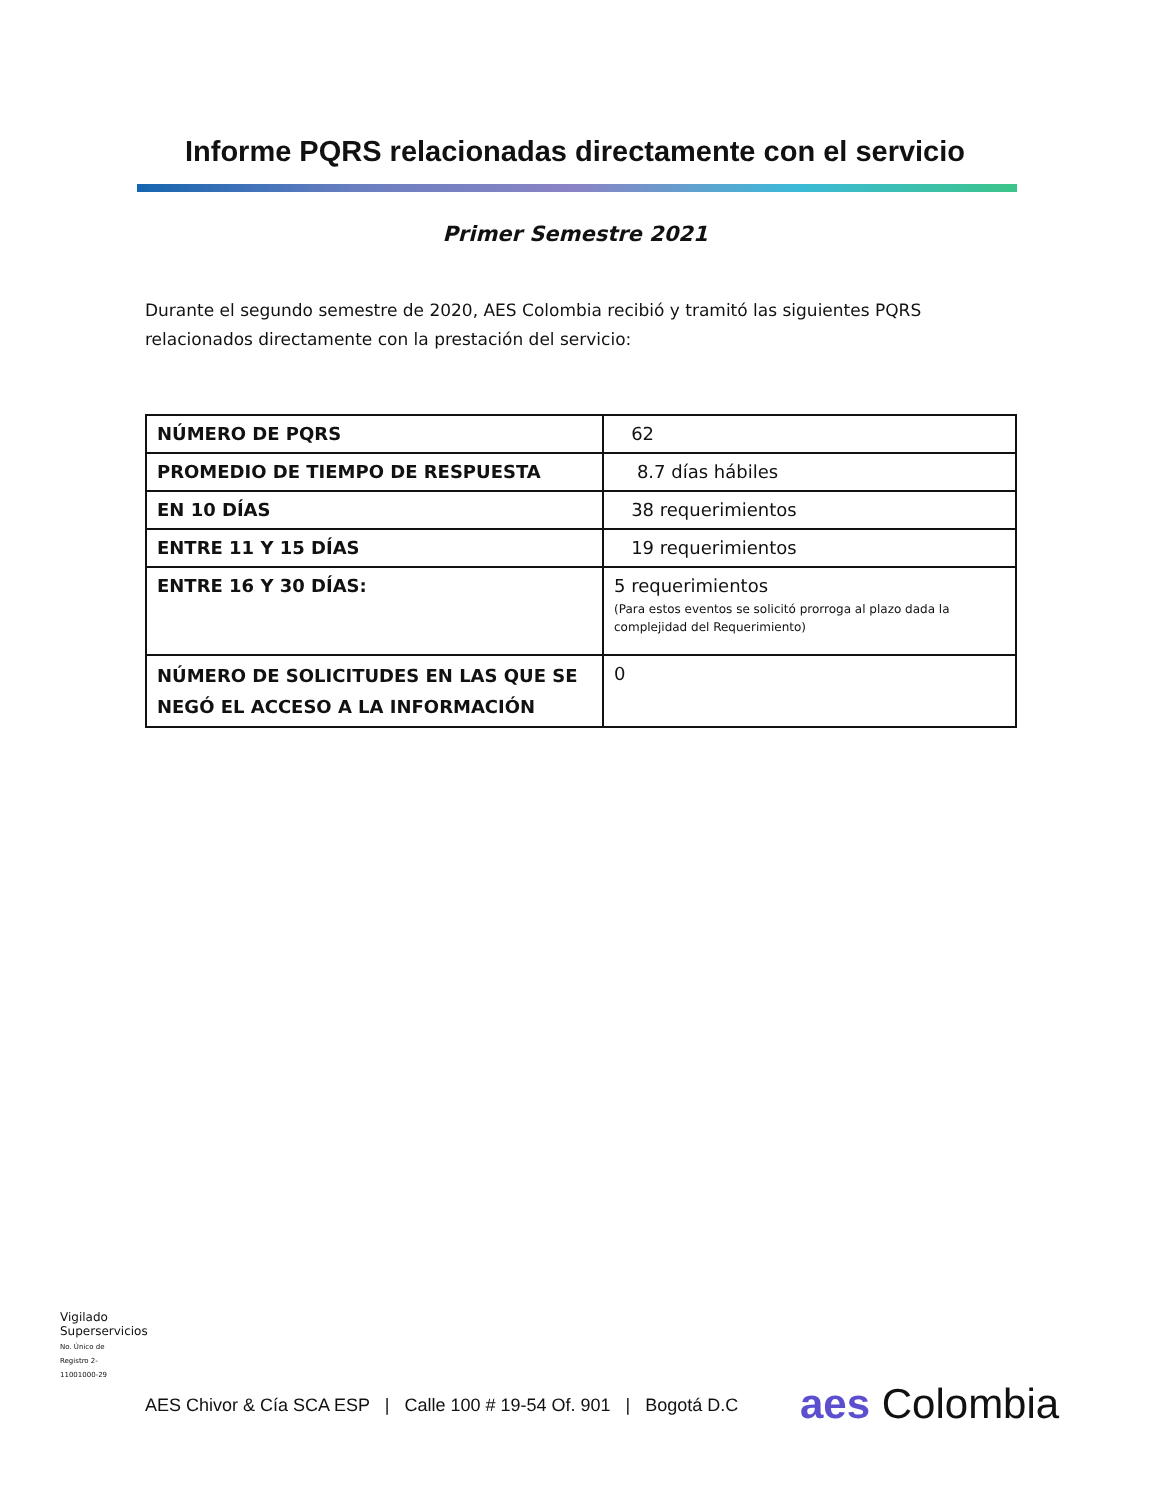Informe PQRS relacionadas directamente con el servicio
Primer Semestre 2021
Durante el segundo semestre de 2020, AES Colombia recibió y tramitó las siguientes PQRS relacionados directamente con la prestación del servicio:
| NÚMERO DE PQRS | 62 |
| PROMEDIO DE TIEMPO DE RESPUESTA | 8.7 días hábiles |
| EN 10 DÍAS | 38 requerimientos |
| ENTRE 11 Y 15 DÍAS | 19 requerimientos |
| ENTRE 16 Y 30 DÍAS: | 5 requerimientos (Para estos eventos se solicitó prorroga al plazo dada la complejidad del Requerimiento) |
| NÚMERO DE SOLICITUDES EN LAS QUE SE NEGÓ EL ACCESO A LA INFORMACIÓN | 0 |
Vigilado Superservicios
No. Único de Registro 2-11001000-29
AES Chivor & Cía SCA ESP | Calle 100 # 19-54 Of. 901 | Bogotá D.C
aes Colombia